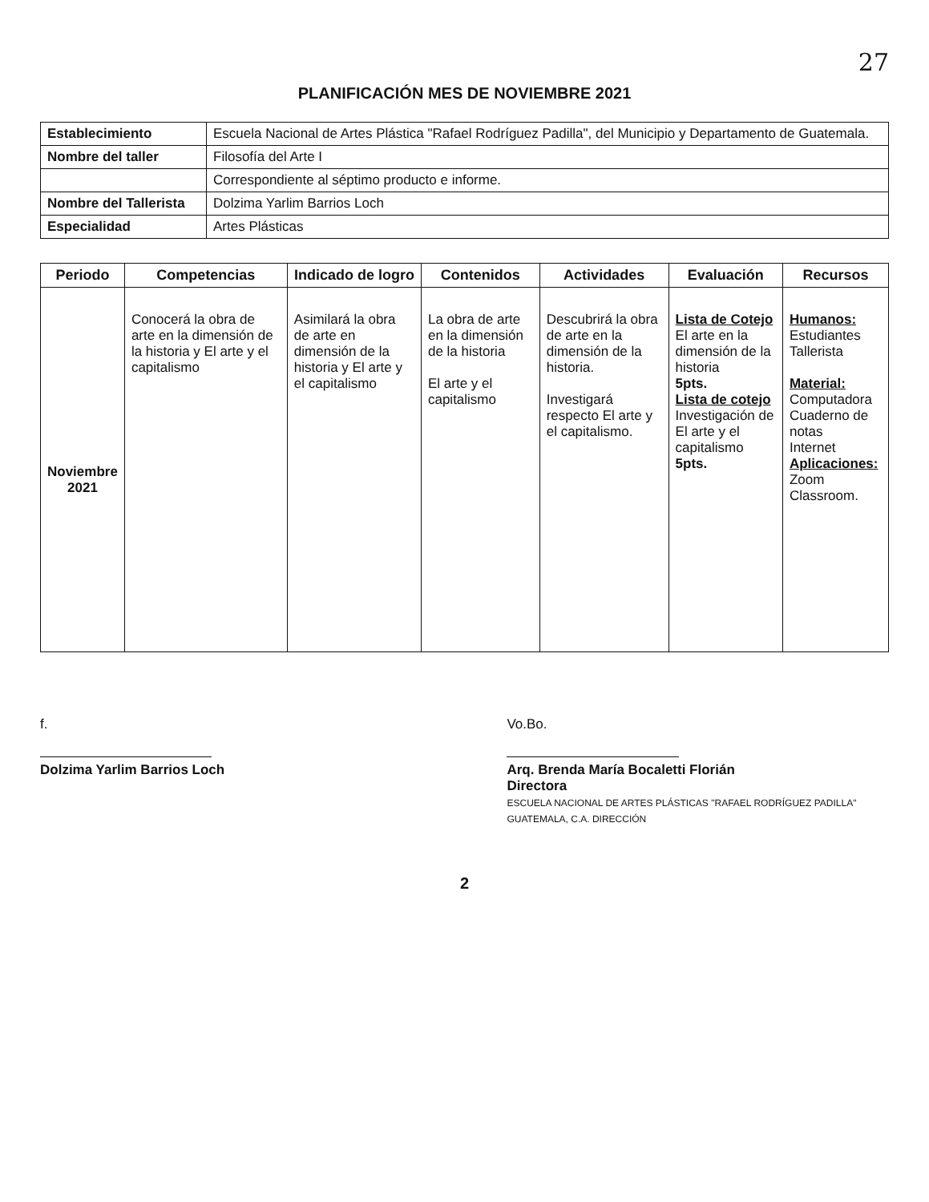27
PLANIFICACIÓN MES DE NOVIEMBRE 2021
| Establecimiento | Escuela Nacional de Artes Plástica "Rafael Rodríguez Padilla", del Municipio y Departamento de Guatemala. |
| Nombre del taller | Filosofía del Arte I |
| | Correspondiente al séptimo producto e informe. |
| Nombre del Tallerista | Dolzima Yarlim Barrios Loch |
| Especialidad | Artes Plásticas |
| Periodo | Competencias | Indicado de logro | Contenidos | Actividades | Evaluación | Recursos |
| --- | --- | --- | --- | --- | --- | --- |
| Noviembre 2021 | Conocerá la obra de arte en la dimensión de la historia y El arte y el capitalismo | Asimilará la obra de arte en dimensión de la historia y El arte y el capitalismo | La obra de arte en la dimensión de la historia El arte y el capitalismo | Descubrirá la obra de arte en la dimensión de la historia. Investigará respecto El arte y el capitalismo. | Lista de Cotejo El arte en la dimensión de la historia 5pts. Lista de cotejo Investigación de El arte y el capitalismo 5pts. | Humanos: Estudiantes Tallerista Material: Computadora Cuaderno de notas Internet Aplicaciones: Zoom Classroom. |
f.
Dolzima Yarlim Barrios Loch
Vo.Bo.
Arq. Brenda María Bocaletti Florián
Directora
ESCUELA NACIONAL DE ARTES PLÁSTICAS "RAFAEL RODRÍGUEZ PADILLA" GUATEMALA, C.A. DIRECCIÓN
2